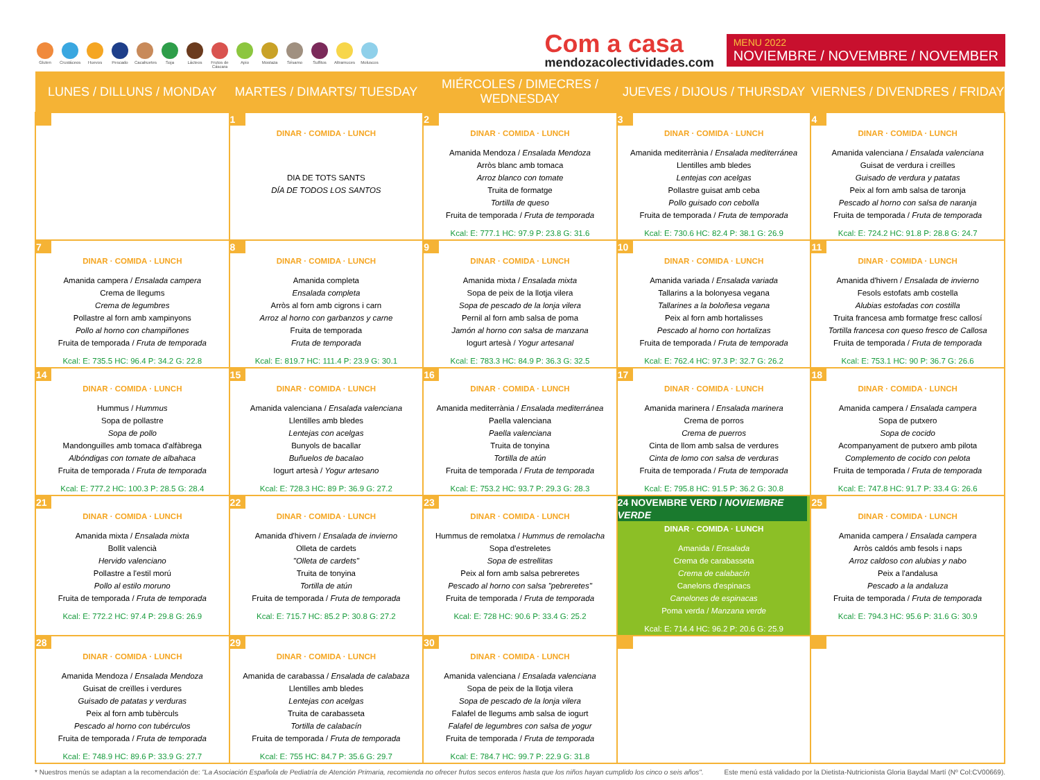Gluten Crustáceos
Huevos Pescado Cacahuetes
Soja Lácteos Frutos de Cáscara
Apio Mostaza Sésamo Sulfitos Altramuces
Moluscos
Com a casa
mendozacolectividades.com
MENU 2022
NOVIEMBRE / NOVEMBRE / NOVEMBER
| LUNES / DILLUNS / MONDAY | MARTES / DIMARTS/ TUESDAY | MIÉRCOLES / DIMECRES / WEDNESDAY | JUEVES / DIJOUS / THURSDAY | VIERNES / DIVENDRES / FRIDAY |
| --- | --- | --- | --- | --- |
| | 1 DINAR · COMIDA · LUNCH DIA DE TOTS SANTS DÍA DE TODOS LOS SANTOS | 2 DINAR · COMIDA · LUNCH Amanida Mendoza / Ensalada Mendoza Arròs blanc amb tomaca Arroz blanco con tomate Truita de formatge Tortilla de queso Fruita de temporada / Fruta de temporada Kcal: E: 777.1 HC: 97.9 P: 23.8 G: 31.6 | 3 DINAR · COMIDA · LUNCH Amanida mediterrània / Ensalada mediterránea Llentilles amb bledes Lentejas con acelgas Pollastre guisat amb ceba Pollo guisado con cebolla Fruita de temporada / Fruta de temporada Kcal: E: 730.6 HC: 82.4 P: 38.1 G: 26.9 | 4 DINAR · COMIDA · LUNCH Amanida valenciana / Ensalada valenciana Guisat de verdura i creïlles Guisado de verdura y patatas Peix al forn amb salsa de taronja Pescado al horno con salsa de naranja Fruita de temporada / Fruta de temporada Kcal: E: 724.2 HC: 91.8 P: 28.8 G: 24.7 |
| 7 DINAR · COMIDA · LUNCH Amanida campera / Ensalada campera Crema de llegums Crema de legumbres Pollastre al forn amb xampinyons Pollo al horno con champiñones Fruita de temporada / Fruta de temporada Kcal: E: 735.5 HC: 96.4 P: 34.2 G: 22.8 | 8 DINAR · COMIDA · LUNCH Amanida completa Ensalada completa Arròs al forn amb cigrons i carn Arroz al horno con garbanzos y carne Fruita de temporada Fruta de temporada Kcal: E: 819.7 HC: 111.4 P: 23.9 G: 30.1 | 9 DINAR · COMIDA · LUNCH Amanida mixta / Ensalada mixta Sopa de peix de la llotja vilera Sopa de pescado de la lonja vilera Pernil al forn amb salsa de poma Jamón al horno con salsa de manzana Iogurt artesà / Yogur artesanal Kcal: E: 783.3 HC: 84.9 P: 36.3 G: 32.5 | 10 DINAR · COMIDA · LUNCH Amanida variada / Ensalada variada Tallarins a la bolonyesa vegana Tallarines a la boloñesa vegana Peix al forn amb hortalisses Pescado al horno con hortalizas Fruita de temporada / Fruta de temporada Kcal: E: 762.4 HC: 97.3 P: 32.7 G: 26.2 | 11 DINAR · COMIDA · LUNCH Amanida d'hivern / Ensalada de invierno Fesols estofats amb costella Alubias estofadas con costilla Truita francesa amb formatge fresc callosí Tortilla francesa con queso fresco de Callosa Fruita de temporada / Fruta de temporada Kcal: E: 753.1 HC: 90 P: 36.7 G: 26.6 |
| 14 DINAR · COMIDA · LUNCH Hummus / Hummus Sopa de pollastre Sopa de pollo Mandonguilles amb tomaca d'alfàbrega Albóndigas con tomate de albahaca Fruita de temporada / Fruta de temporada Kcal: E: 777.2 HC: 100.3 P: 28.5 G: 28.4 | 15 DINAR · COMIDA · LUNCH Amanida valenciana / Ensalada valenciana Llentilles amb bledes Lentejas con acelgas Bunyols de bacallar Buñuelos de bacalao Iogurt artesà / Yogur artesano Kcal: E: 728.3 HC: 89 P: 36.9 G: 27.2 | 16 DINAR · COMIDA · LUNCH Amanida mediterrània / Ensalada mediterránea Paella valenciana Paella valenciana Truita de tonyina Tortilla de atún Fruita de temporada / Fruta de temporada Kcal: E: 753.2 HC: 93.7 P: 29.3 G: 28.3 | 17 DINAR · COMIDA · LUNCH Amanida marinera / Ensalada marinera Crema de porros Crema de puerros Cinta de llom amb salsa de verdures Cinta de lomo con salsa de verduras Fruita de temporada / Fruta de temporada Kcal: E: 795.8 HC: 91.5 P: 36.2 G: 30.8 | 18 DINAR · COMIDA · LUNCH Amanida campera / Ensalada campera Sopa de putxero Sopa de cocido Acompanyament de putxero amb pilota Complemento de cocido con pelota Fruita de temporada / Fruta de temporada Kcal: E: 747.8 HC: 91.7 P: 33.4 G: 26.6 |
| 21 DINAR · COMIDA · LUNCH Amanida mixta / Ensalada mixta Bollit valencià Hervido valenciano Pollastre a l'estil morú Pollo al estilo moruno Fruita de temporada / Fruta de temporada Kcal: E: 772.2 HC: 97.4 P: 29.8 G: 26.9 | 22 DINAR · COMIDA · LUNCH Amanida d'hivern / Ensalada de invierno Olleta de cardets "Olleta de cardets" Truita de tonyina Tortilla de atún Fruita de temporada / Fruta de temporada Kcal: E: 715.7 HC: 85.2 P: 30.8 G: 27.2 | 23 DINAR · COMIDA · LUNCH Hummus de remolatxa / Hummus de remolacha Sopa d'estreletes Sopa de estrellitas Peix al forn amb salsa pebreretes Pescado al horno con salsa "pebreretes" Fruita de temporada / Fruta de temporada Kcal: E: 728 HC: 90.6 P: 33.4 G: 25.2 | 24 NOVEMBRE VERD / NOVIEMBRE VERDE DINAR · COMIDA · LUNCH Amanida / Ensalada Crema de carabasseta Crema de calabacín Canelons d'espinacs Canelones de espinacas Poma verda / Manzana verde Kcal: E: 714.4 HC: 96.2 P: 20.6 G: 25.9 | 25 DINAR · COMIDA · LUNCH Amanida campera / Ensalada campera Arròs caldós amb fesols i naps Arroz caldoso con alubias y nabo Peix a l'andalusa Pescado a la andaluza Fruita de temporada / Fruta de temporada Kcal: E: 794.3 HC: 95.6 P: 31.6 G: 30.9 |
| 28 DINAR · COMIDA · LUNCH Amanida Mendoza / Ensalada Mendoza Guisat de creïlles i verdures Guisado de patatas y verduras Peix al forn amb tubèrculs Pescado al horno con tubérculos Fruita de temporada / Fruta de temporada Kcal: E: 748.9 HC: 89.6 P: 33.9 G: 27.7 | 29 DINAR · COMIDA · LUNCH Amanida de carabassa / Ensalada de calabaza Llentilles amb bledes Lentejas con acelgas Truita de carabasseta Tortilla de calabacín Fruita de temporada / Fruta de temporada Kcal: E: 755 HC: 84.7 P: 35.6 G: 29.7 | 30 DINAR · COMIDA · LUNCH Amanida valenciana / Ensalada valenciana Sopa de peix de la llotja vilera Sopa de pescado de la lonja vilera Falafel de llegums amb salsa de iogurt Falafel de legumbres con salsa de yogur Fruita de temporada / Fruta de temporada Kcal: E: 784.7 HC: 99.7 P: 22.9 G: 31.8 | | |
* Nuestros menús se adaptan a la recomendación de: "La Asociación Española de Pediatría de Atención Primaria, recomienda no ofrecer frutos secos enteros hasta que los niños hayan cumplido los cinco o seis años". Este menú está validado por la Dietista-Nutricionista Gloria Baydal Martí (Nº Col:CV00669).